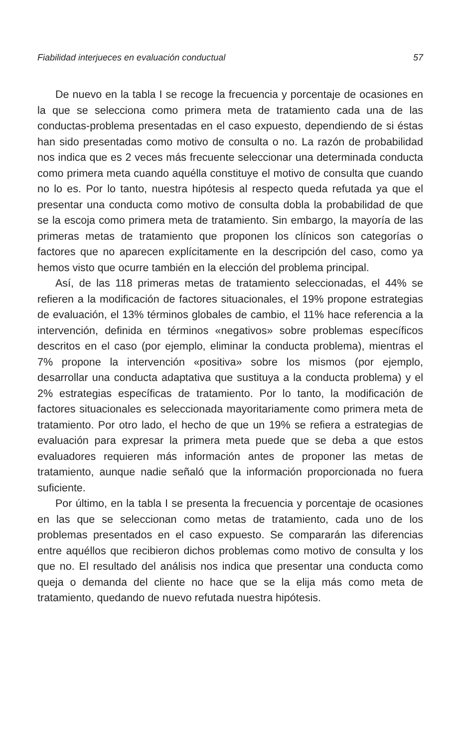Fiabilidad interjueces en evaluación conductual 57
De nuevo en la tabla I se recoge la frecuencia y porcentaje de ocasiones en la que se selecciona como primera meta de tratamiento cada una de las conductas-problema presentadas en el caso expuesto, dependiendo de si éstas han sido presentadas como motivo de consulta o no. La razón de probabilidad nos indica que es 2 veces más frecuente seleccionar una determinada conducta como primera meta cuando aquélla constituye el motivo de consulta que cuando no lo es. Por lo tanto, nuestra hipótesis al respecto queda refutada ya que el presentar una conducta como motivo de consulta dobla la probabilidad de que se la escoja como primera meta de tratamiento. Sin embargo, la mayoría de las primeras metas de tratamiento que proponen los clínicos son categorías o factores que no aparecen explícitamente en la descripción del caso, como ya hemos visto que ocurre también en la elección del problema principal.
Así, de las 118 primeras metas de tratamiento seleccionadas, el 44% se refieren a la modificación de factores situacionales, el 19% propone estrategias de evaluación, el 13% términos globales de cambio, el 11% hace referencia a la intervención, definida en términos «negativos» sobre problemas específicos descritos en el caso (por ejemplo, eliminar la conducta problema), mientras el 7% propone la intervención «positiva» sobre los mismos (por ejemplo, desarrollar una conducta adaptativa que sustituya a la conducta problema) y el 2% estrategias específicas de tratamiento. Por lo tanto, la modificación de factores situacionales es seleccionada mayoritariamente como primera meta de tratamiento. Por otro lado, el hecho de que un 19% se refiera a estrategias de evaluación para expresar la primera meta puede que se deba a que estos evaluadores requieren más información antes de proponer las metas de tratamiento, aunque nadie señaló que la información proporcionada no fuera suficiente.
Por último, en la tabla I se presenta la frecuencia y porcentaje de ocasiones en las que se seleccionan como metas de tratamiento, cada uno de los problemas presentados en el caso expuesto. Se compararán las diferencias entre aquéllos que recibieron dichos problemas como motivo de consulta y los que no. El resultado del análisis nos indica que presentar una conducta como queja o demanda del cliente no hace que se la elija más como meta de tratamiento, quedando de nuevo refutada nuestra hipótesis.